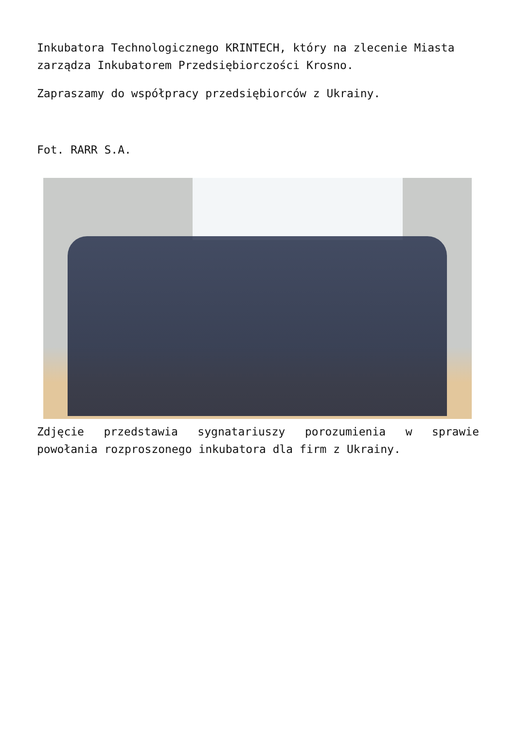Inkubatora Technologicznego KRINTECH, który na zlecenie Miasta zarządza Inkubatorem Przedsiębiorczości Krosno.
Zapraszamy do współpracy przedsiębiorców z Ukrainy.
Fot. RARR S.A.
Zdjęcie przedstawia sygnatariuszy porozumienia w sprawie powołania rozproszonego inkubatora dla firm z Ukrainy.